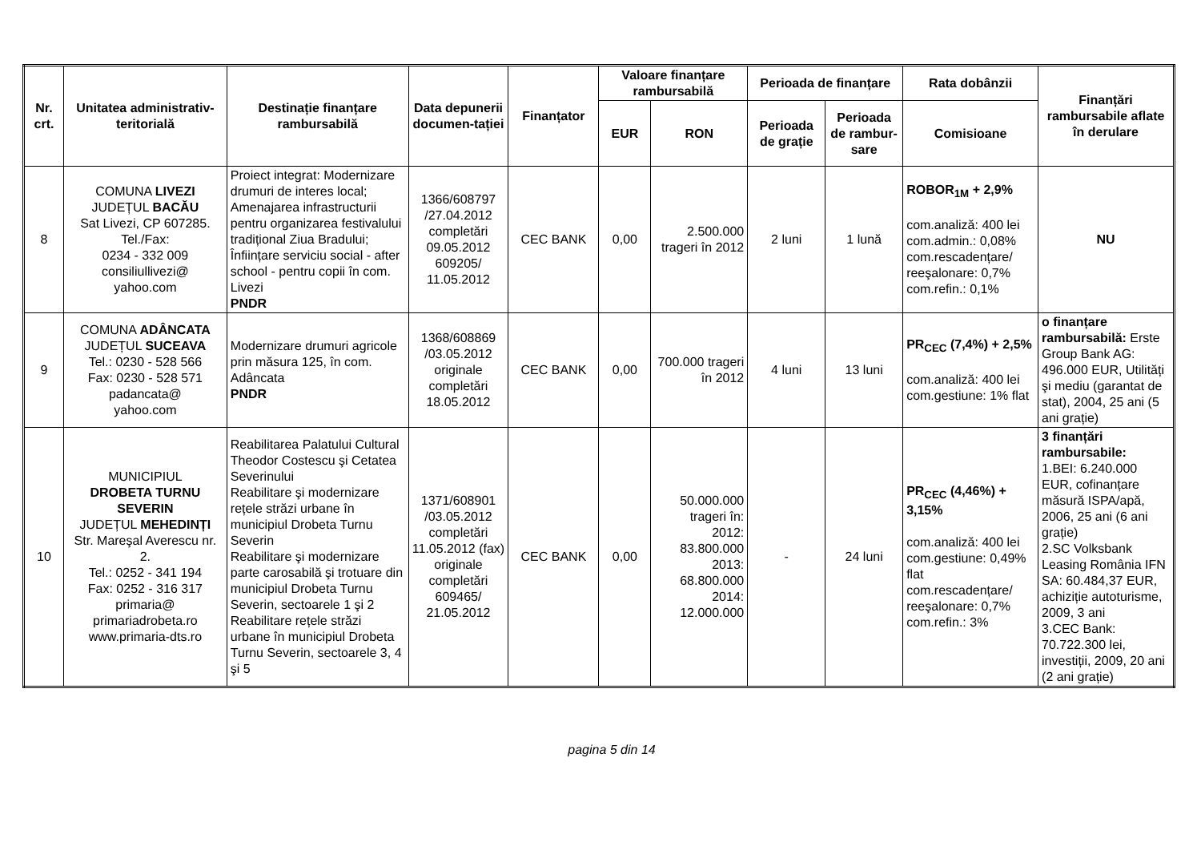| Nr. crt. | Unitatea administrativ-teritorială | Destinație finanțare rambursabilă | Data depunerii documen-tației | Finanțator | Valoare finanțare rambursabilă | | Perioada de finanțare | | Rata dobânzii | Finanțări rambursabile aflate în derulare |
| --- | --- | --- | --- | --- | --- | --- | --- | --- | --- | --- |
| | | | | | EUR | RON | Perioada de grație | Perioada de rambur-sare | Comisioane | |
| 8 | COMUNA LIVEZI JUDEȚUL BACĂU Sat Livezi, CP 607285. Tel./Fax: 0234 - 332 009 consiliullivezi@ yahoo.com | Proiect integrat: Modernizare drumuri de interes local; Amenajarea infrastructurii pentru organizarea festivalului tradițional Ziua Bradului; Înființare serviciu social - after school - pentru copii în com. Livezi PNDR | 1366/608797 /27.04.2012 completări 09.05.2012 609205/ 11.05.2012 | CEC BANK | 0,00 | 2.500.000 trageri în 2012 | 2 luni | 1 lună | ROBOR<sub>1M</sub> + 2,9% com.analiză: 400 lei com.admin.: 0,08% com.rescadențare/ reeşalonare: 0,7% com.refin.: 0,1% | NU |
| 9 | COMUNA ADÂNCATA JUDEȚUL SUCEAVA Tel.: 0230 - 528 566 Fax: 0230 - 528 571 padancata@ yahoo.com | Modernizare drumuri agricole prin măsura 125, în com. Adâncata PNDR | 1368/608869 /03.05.2012 originale completări 18.05.2012 | CEC BANK | 0,00 | 700.000 trageri în 2012 | 4 luni | 13 luni | PR<sub>CEC</sub> (7,4%) + 2,5% com.analiză: 400 lei com.gestiune: 1% flat | o finanțare rambursabilă: Erste Group Bank AG: 496.000 EUR, Utilități şi mediu (garantat de stat), 2004, 25 ani (5 ani grație) |
| 10 | MUNICIPIUL DROBETA TURNU SEVERIN JUDEȚUL MEHEDINȚI Str. Mareşal Averescu nr. 2. Tel.: 0252 - 341 194 Fax: 0252 - 316 317 primaria@ primariadrobeta.ro www.primaria-dts.ro | Reabilitarea Palatului Cultural Theodor Costescu şi Cetatea Severinului Reabilitare şi modernizare rețele străzi urbane în municipiul Drobeta Turnu Severin Reabilitare şi modernizare parte carosabilă şi trotuare din municipiul Drobeta Turnu Severin, sectoarele 1 şi 2 Reabilitare rețele străzi urbane în municipiul Drobeta Turnu Severin, sectoarele 3, 4 şi 5 | 1371/608901 /03.05.2012 completări 11.05.2012 (fax) originale completări 609465/ 21.05.2012 | CEC BANK | 0,00 | 50.000.000 trageri în: 2012: 83.800.000 2013: 68.800.000 2014: 12.000.000 | - | 24 luni | PR<sub>CEC</sub> (4,46%) + 3,15% com.analiză: 400 lei com.gestiune: 0,49% flat com.rescadențare/ reeşalonare: 0,7% com.refin.: 3% | 3 finanțări rambursabile: 1.BEI: 6.240.000 EUR, cofinanțare măsură ISPA/apă, 2006, 25 ani (6 ani grație) 2.SC Volksbank Leasing România IFN SA: 60.484,37 EUR, achiziție autoturisme, 2009, 3 ani 3.CEC Bank: 70.722.300 lei, investiții, 2009, 20 ani (2 ani grație) |
pagina 5 din 14